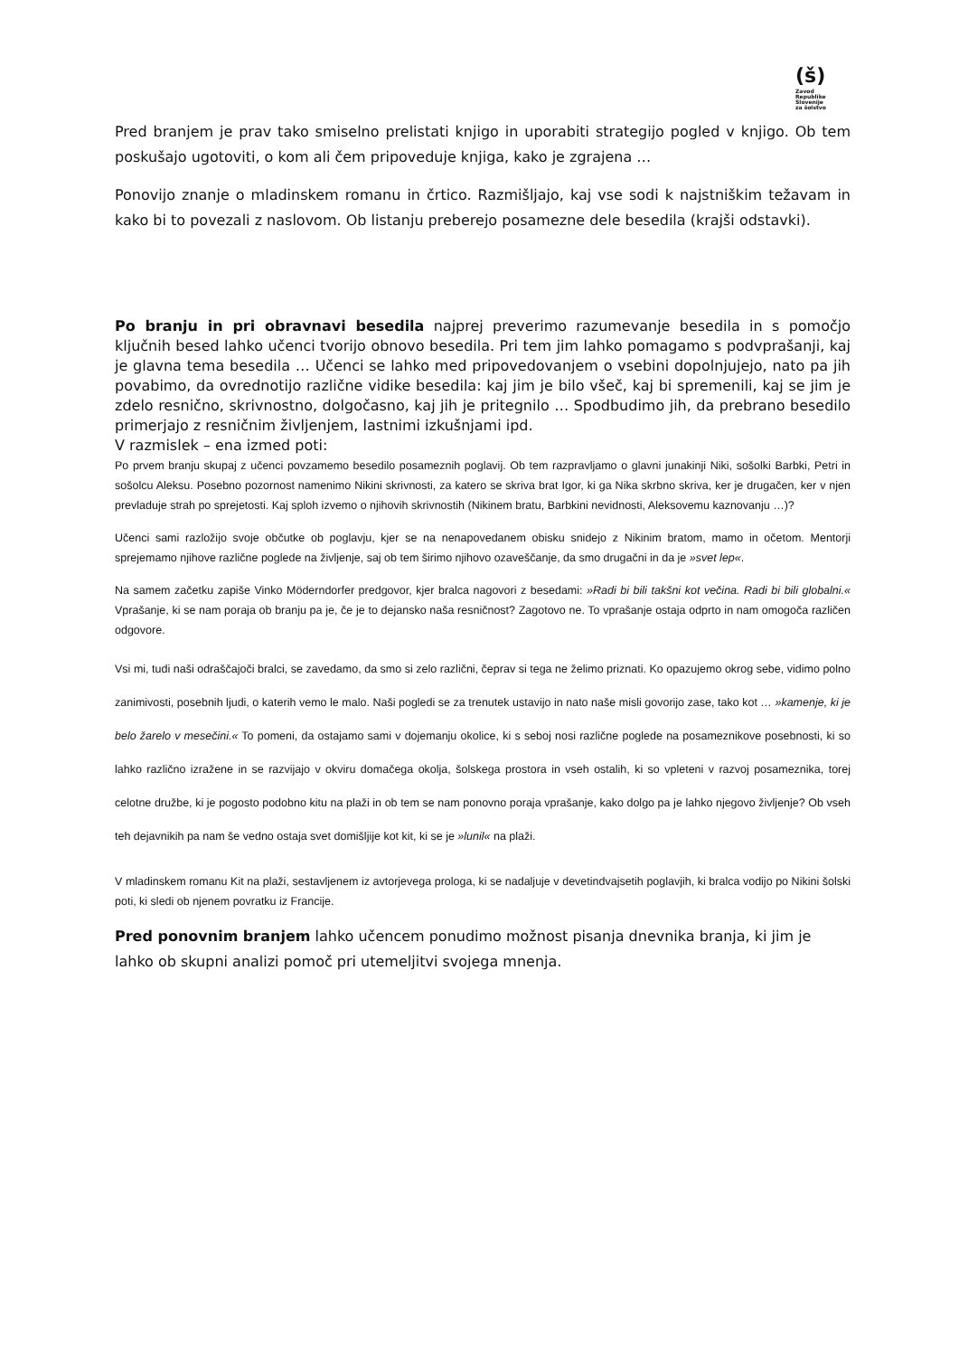(š)
Zavod
Republike
Slovenije
za šolstvo
Pred branjem je prav tako smiselno prelistati knjigo in uporabiti strategijo pogled v knjigo. Ob tem poskušajo ugotoviti, o kom ali čem pripoveduje knjiga, kako je zgrajena …
Ponovijo znanje o mladinskem romanu in črtico. Razmišljajo, kaj vse sodi k najstniškim težavam in kako bi to povezali z naslovom. Ob listanju preberejo posamezne dele besedila (krajši odstavki).
Po branju in pri obravnavi besedila najprej preverimo razumevanje besedila in s pomočjo ključnih besed lahko učenci tvorijo obnovo besedila. Pri tem jim lahko pomagamo s podvprašanji, kaj je glavna tema besedila … Učenci se lahko med pripovedovanjem o vsebini dopolnjujejo, nato pa jih povabimo, da ovrednotijo različne vidike besedila: kaj jim je bilo všeč, kaj bi spremenili, kaj se jim je zdelo resnično, skrivnostno, dolgočasno, kaj jih je pritegnilo … Spodbudimo jih, da prebrano besedilo primerjajo z resničnim življenjem, lastnimi izkušnjami ipd.
V razmislek – ena izmed poti:
Po prvem branju skupaj z učenci povzamemo besedilo posameznih poglavij. Ob tem razpravljamo o glavni junakinji Niki, sošolki Barbki, Petri in sošolcu Aleksu. Posebno pozornost namenimo Nikini skrivnosti, za katero se skriva brat Igor, ki ga Nika skrbno skriva, ker je drugačen, ker v njen prevladuje strah po sprejetosti. Kaj sploh izvemo o njihovih skrivnostih (Nikinem bratu, Barbkini nevidnosti, Aleksovemu kaznovanju …)?
Učenci sami razložijo svoje občutke ob poglavju, kjer se na nenapovedanem obisku snidejo z Nikinim bratom, mamo in očetom. Mentorji sprejemamo njihove različne poglede na življenje, saj ob tem širimo njihovo ozaveščanje, da smo drugačni in da je »svet lep«.
Na samem začetku zapiše Vinko Möderndorfer predgovor, kjer bralca nagovori z besedami: »Radi bi bili takšni kot večina. Radi bi bili globalni.« Vprašanje, ki se nam poraja ob branju pa je, če je to dejansko naša resničnost? Zagotovo ne. To vprašanje ostaja odprto in nam omogoča različen odgovore.
Vsi mi, tudi naši odraščajoči bralci, se zavedamo, da smo si zelo različni, čeprav si tega ne želimo priznati. Ko opazujemo okrog sebe, vidimo polno zanimivosti, posebnih ljudi, o katerih vemo le malo. Naši pogledi se za trenutek ustavijo in nato naše misli govorijo zase, tako kot … »kamenje, ki je belo žarelo v mesečini.« To pomeni, da ostajamo sami v dojemanju okolice, ki s seboj nosi različne poglede na posameznikove posebnosti, ki so lahko različno izražene in se razvijajo v okviru domačega okolja, šolskega prostora in vseh ostalih, ki so vpleteni v razvoj posameznika, torej celotne družbe, ki je pogosto podobno kitu na plaži in ob tem se nam ponovno poraja vprašanje, kako dolgo pa je lahko njegovo življenje? Ob vseh teh dejavnikih pa nam še vedno ostaja svet domišljije kot kit, ki se je »lunil« na plaži.
V mladinskem romanu Kit na plaži, sestavljenem iz avtorjevega prologa, ki se nadaljuje v devetindvajsetih poglavjih, ki bralca vodijo po Nikini šolski poti, ki sledi ob njenem povratku iz Francije.
Pred ponovnim branjem lahko učencem ponudimo možnost pisanja dnevnika branja, ki jim je lahko ob skupni analizi pomoč pri utemeljitvi svojega mnenja.